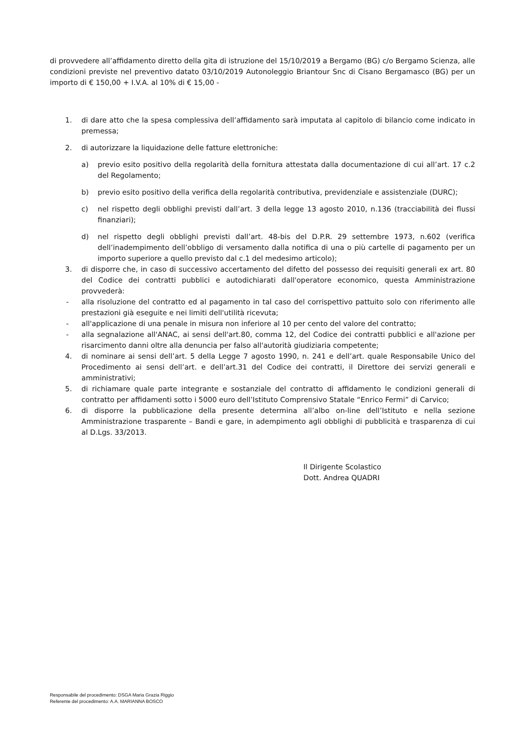di provvedere all’affidamento diretto della gita di istruzione del 15/10/2019 a Bergamo (BG) c/o Bergamo Scienza, alle condizioni previste nel preventivo datato 03/10/2019 Autonoleggio Briantour Snc di Cisano Bergamasco (BG) per un importo di € 150,00 + I.V.A. al 10% di € 15,00 -
1. di dare atto che la spesa complessiva dell’affidamento sarà imputata al capitolo di bilancio come indicato in premessa;
2. di autorizzare la liquidazione delle fatture elettroniche:
a) previo esito positivo della regolarità della fornitura attestata dalla documentazione di cui all’art. 17 c.2 del Regolamento;
b) previo esito positivo della verifica della regolarità contributiva, previdenziale e assistenziale (DURC);
c) nel rispetto degli obblighi previsti dall’art. 3 della legge 13 agosto 2010, n.136 (tracciabilità dei flussi finanziari);
d) nel rispetto degli obblighi previsti dall’art. 48-bis del D.P.R. 29 settembre 1973, n.602 (verifica dell’inadempimento dell’obbligo di versamento dalla notifica di una o più cartelle di pagamento per un importo superiore a quello previsto dal c.1 del medesimo articolo);
3. di disporre che, in caso di successivo accertamento del difetto del possesso dei requisiti generali ex art. 80 del Codice dei contratti pubblici e autodichiarati dall'operatore economico, questa Amministrazione provvederà:
- alla risoluzione del contratto ed al pagamento in tal caso del corrispettivo pattuito solo con riferimento alle prestazioni già eseguite e nei limiti dell'utilità ricevuta;
- all'applicazione di una penale in misura non inferiore al 10 per cento del valore del contratto;
- alla segnalazione all'ANAC, ai sensi dell'art.80, comma 12, del Codice dei contratti pubblici e all'azione per risarcimento danni oltre alla denuncia per falso all'autorità giudiziaria competente;
4. di nominare ai sensi dell’art. 5 della Legge 7 agosto 1990, n. 241 e dell’art. quale Responsabile Unico del Procedimento ai sensi dell’art. e dell’art.31 del Codice dei contratti, il Direttore dei servizi generali e amministrativi;
5. di richiamare quale parte integrante e sostanziale del contratto di affidamento le condizioni generali di contratto per affidamenti sotto i 5000 euro dell’Istituto Comprensivo Statale “Enrico Fermi” di Carvico;
6. di disporre la pubblicazione della presente determina all’albo on-line dell’Istituto e nella sezione Amministrazione trasparente – Bandi e gare, in adempimento agli obblighi di pubblicità e trasparenza di cui al D.Lgs. 33/2013.
Il Dirigente Scolastico
Dott. Andrea QUADRI
Responsabile del procedimento: DSGA Maria Grazia Riggio
Referente del procedimento: A.A. MARIANNA BOSCO